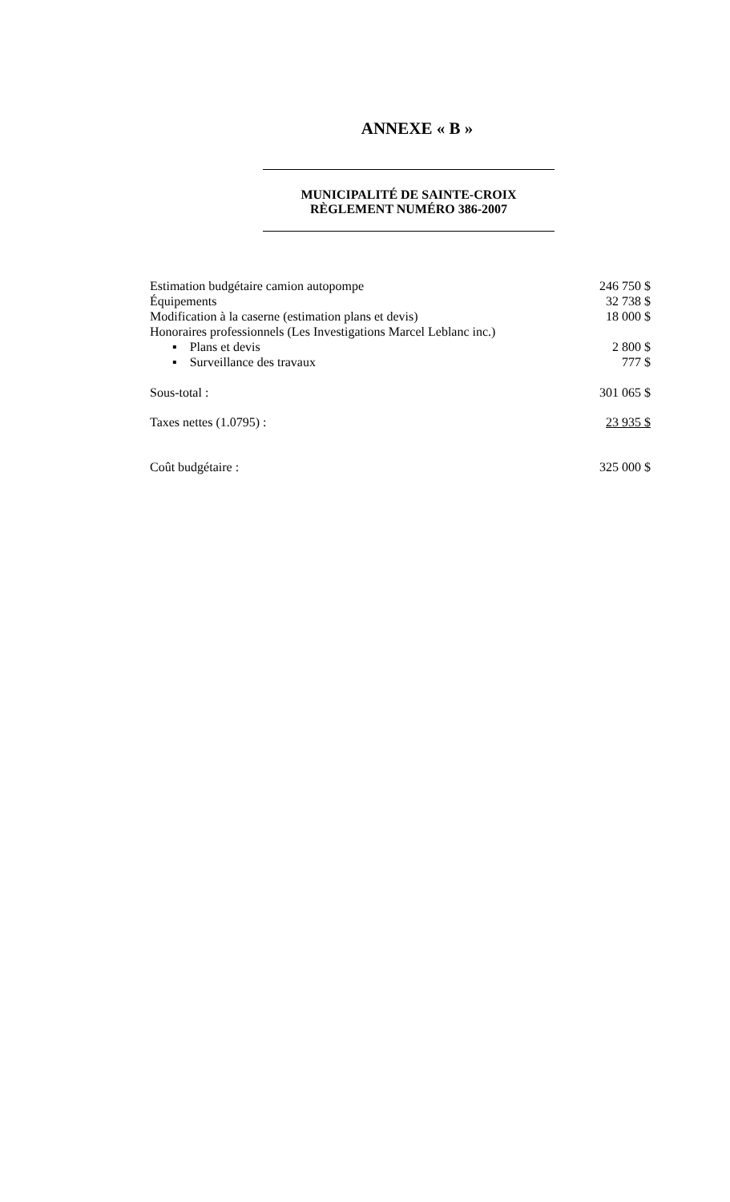ANNEXE « B »
MUNICIPALITÉ DE SAINTE-CROIX
RÈGLEMENT NUMÉRO 386-2007
| Estimation budgétaire camion autopompe | 246 750 $ |
| Équipements | 32 738 $ |
| Modification à la caserne (estimation plans et devis) | 18 000 $ |
| Honoraires professionnels (Les Investigations Marcel Leblanc inc.) | |
| ▪ Plans et devis | 2 800 $ |
| ▪ Surveillance des travaux | 777 $ |
| Sous-total : | 301 065 $ |
| Taxes nettes (1.0795) : | 23 935 $ |
| Coût budgétaire : | 325 000 $ |